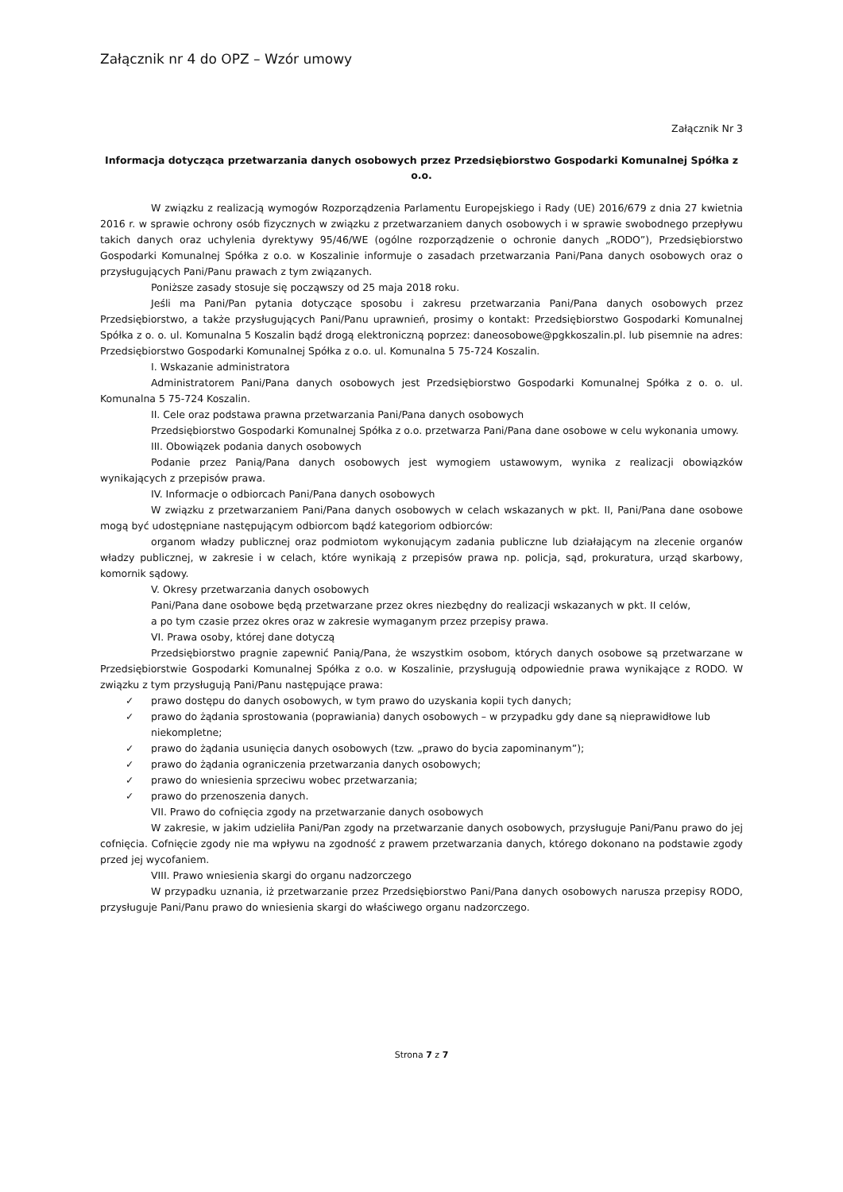Załącznik nr 4 do OPZ – Wzór umowy
Załącznik Nr 3
Informacja dotycząca przetwarzania danych osobowych przez Przedsiębiorstwo Gospodarki Komunalnej Spółka z o.o.
W związku z realizacją wymogów Rozporządzenia Parlamentu Europejskiego i Rady (UE) 2016/679 z dnia 27 kwietnia 2016 r. w sprawie ochrony osób fizycznych w związku z przetwarzaniem danych osobowych i w sprawie swobodnego przepływu takich danych oraz uchylenia dyrektywy 95/46/WE (ogólne rozporządzenie o ochronie danych „RODO”), Przedsiębiorstwo Gospodarki Komunalnej Spółka z o.o. w Koszalinie informuje o zasadach przetwarzania Pani/Pana danych osobowych oraz o przysługujących Pani/Panu prawach z tym związanych.
Poniższe zasady stosuje się począwszy od 25 maja 2018 roku.
Jeśli ma Pani/Pan pytania dotyczące sposobu i zakresu przetwarzania Pani/Pana danych osobowych przez Przedsiębiorstwo, a także przysługujących Pani/Panu uprawnień, prosimy o kontakt: Przedsiębiorstwo Gospodarki Komunalnej Spółka z o. o. ul. Komunalna 5 Koszalin bądź drogą elektroniczną poprzez: daneosobowe@pgkkoszalin.pl. lub pisemnie na adres: Przedsiębiorstwo Gospodarki Komunalnej Spółka z o.o. ul. Komunalna 5 75-724 Koszalin.
I. Wskazanie administratora
Administratorem Pani/Pana danych osobowych jest Przedsiębiorstwo Gospodarki Komunalnej Spółka z o. o. ul. Komunalna 5 75-724 Koszalin.
II. Cele oraz podstawa prawna przetwarzania Pani/Pana danych osobowych
Przedsiębiorstwo Gospodarki Komunalnej Spółka z o.o. przetwarza Pani/Pana dane osobowe w celu wykonania umowy.
III. Obowiązek podania danych osobowych
Podanie przez Panią/Pana danych osobowych jest wymogiem ustawowym, wynika z realizacji obowiązków wynikających z przepisów prawa.
IV. Informacje o odbiorcach Pani/Pana danych osobowych
W związku z przetwarzaniem Pani/Pana danych osobowych w celach wskazanych w pkt. II, Pani/Pana dane osobowe mogą być udostępniane następującym odbiorcom bądź kategoriom odbiorców:
organom władzy publicznej oraz podmiotom wykonującym zadania publiczne lub działającym na zlecenie organów władzy publicznej, w zakresie i w celach, które wynikają z przepisów prawa np. policja, sąd, prokuratura, urząd skarbowy, komornik sądowy.
V. Okresy przetwarzania danych osobowych
Pani/Pana dane osobowe będą przetwarzane przez okres niezbędny do realizacji wskazanych w pkt. II celów,
a po tym czasie przez okres oraz w zakresie wymaganym przez przepisy prawa.
VI. Prawa osoby, której dane dotyczą
Przedsiębiorstwo pragnie zapewnić Panią/Pana, że wszystkim osobom, których danych osobowe są przetwarzane w Przedsiębiorstwie Gospodarki Komunalnej Spółka z o.o. w Koszalinie, przysługują odpowiednie prawa wynikające z RODO. W związku z tym przysługują Pani/Panu następujące prawa:
✓ prawo dostępu do danych osobowych, w tym prawo do uzyskania kopii tych danych;
✓ prawo do żądania sprostowania (poprawiania) danych osobowych – w przypadku gdy dane są nieprawidłowe lub niekompletne;
✓ prawo do żądania usunięcia danych osobowych (tzw. „prawo do bycia zapominanym”);
✓ prawo do żądania ograniczenia przetwarzania danych osobowych;
✓ prawo do wniesienia sprzeciwu wobec przetwarzania;
✓ prawo do przenoszenia danych.
VII. Prawo do cofnięcia zgody na przetwarzanie danych osobowych
W zakresie, w jakim udzieliła Pani/Pan zgody na przetwarzanie danych osobowych, przysługuje Pani/Panu prawo do jej cofnięcia. Cofnięcie zgody nie ma wpływu na zgodność z prawem przetwarzania danych, którego dokonano na podstawie zgody przed jej wycofaniem.
VIII. Prawo wniesienia skargi do organu nadzorczego
W przypadku uznania, iż przetwarzanie przez Przedsiębiorstwo Pani/Pana danych osobowych narusza przepisy RODO, przysługuje Pani/Panu prawo do wniesienia skargi do właściwego organu nadzorczego.
Strona 7 z 7